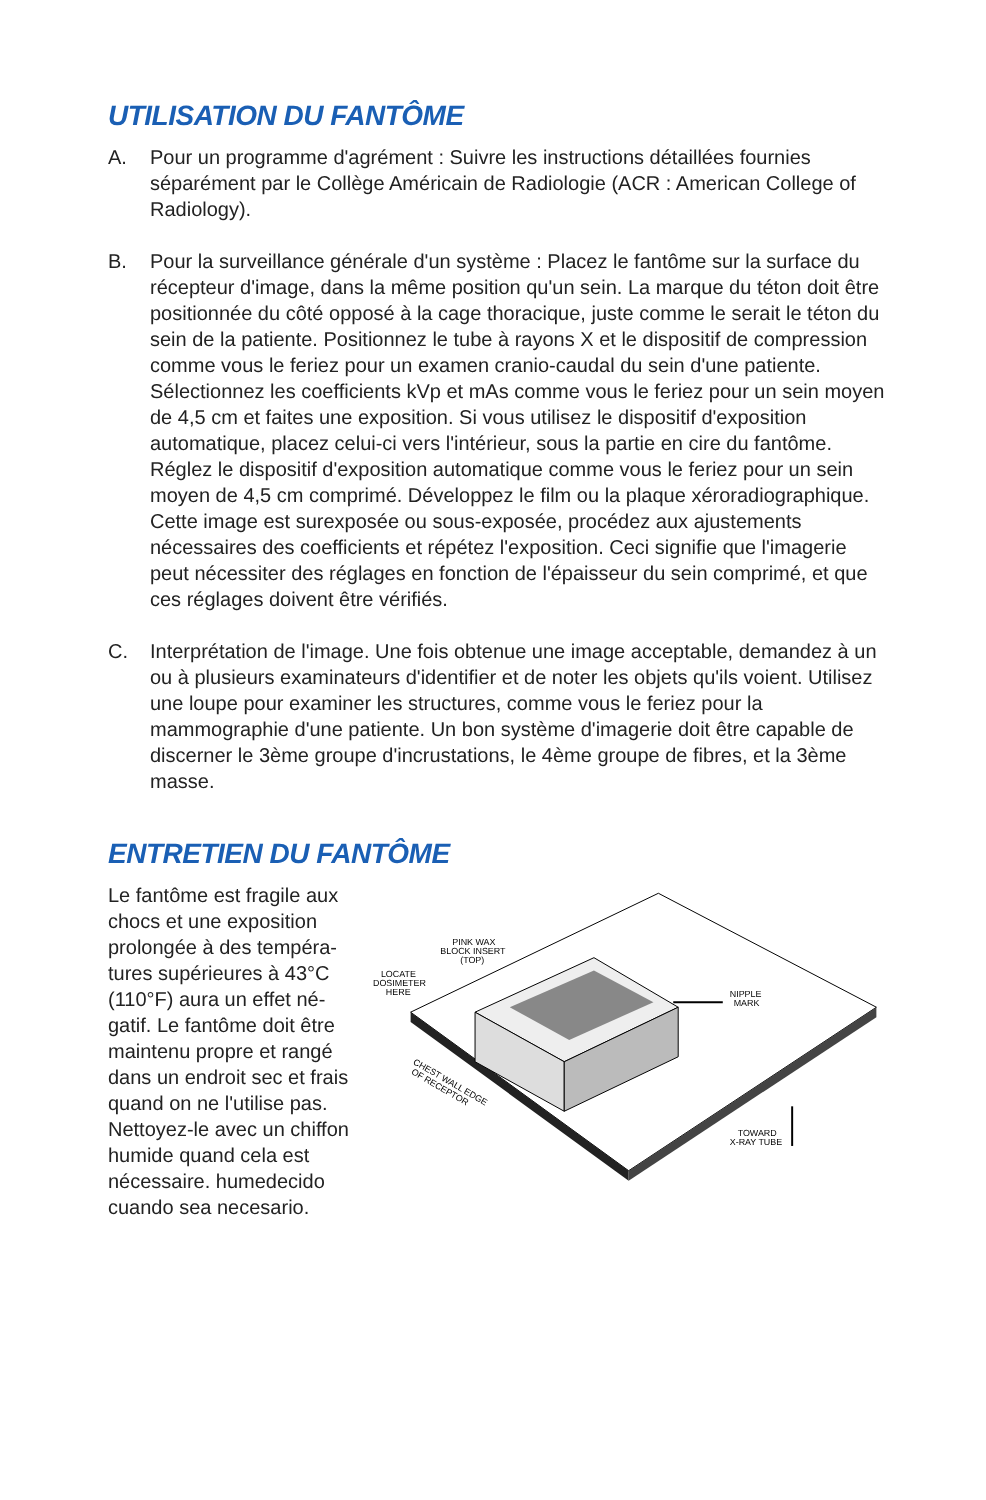UTILISATION DU FANTÔME
A. Pour un programme d'agrément : Suivre les instructions détaillées fournies séparément par le Collège Américain de Radiologie (ACR : American College of Radiology).
B. Pour la surveillance générale d'un système : Placez le fantôme sur la surface du récepteur d'image, dans la même position qu'un sein. La marque du téton doit être positionnée du côté opposé à la cage thoracique, juste comme le serait le téton du sein de la patiente. Positionnez le tube à rayons X et le dispositif de compression comme vous le feriez pour un examen cranio-caudal du sein d'une patiente. Sélectionnez les coefficients kVp et mAs comme vous le feriez pour un sein moyen de 4,5 cm et faites une exposition. Si vous utilisez le dispositif d'exposition automatique, placez celui-ci vers l'intérieur, sous la partie en cire du fantôme. Réglez le dispositif d'exposition automatique comme vous le feriez pour un sein moyen de 4,5 cm comprimé. Développez le film ou la plaque xéroradiographique. Cette image est surexposée ou sous-exposée, procédez aux ajustements nécessaires des coefficients et répétez l'exposition. Ceci signifie que l'imagerie peut nécessiter des réglages en fonction de l'épaisseur du sein comprimé, et que ces réglages doivent être vérifiés.
C. Interprétation de l'image. Une fois obtenue une image acceptable, demandez à un ou à plusieurs examinateurs d'identifier et de noter les objets qu'ils voient. Utilisez une loupe pour examiner les structures, comme vous le feriez pour la mammographie d'une patiente. Un bon système d'imagerie doit être capable de discerner le 3ème groupe d'incrustations, le 4ème groupe de fibres, et la 3ème masse.
ENTRETIEN DU FANTÔME
Le fantôme est fragile aux chocs et une exposition prolongée à des tempéra-tures supérieures à 43°C (110°F) aura un effet né-gatif. Le fantôme doit être maintenu propre et rangé dans un endroit sec et frais quand on ne l'utilise pas. Nettoyez-le avec un chiffon humide quand cela est nécessaire. humedecido cuando sea necesario.
PINK WAX
BLOCK INSERT
(TOP)
LOCATE
DOSIMETER
HERE
NIPPLE
MARK
CHEST WALL EDGE
OF RECEPTOR
TOWARD
X-RAY TUBE